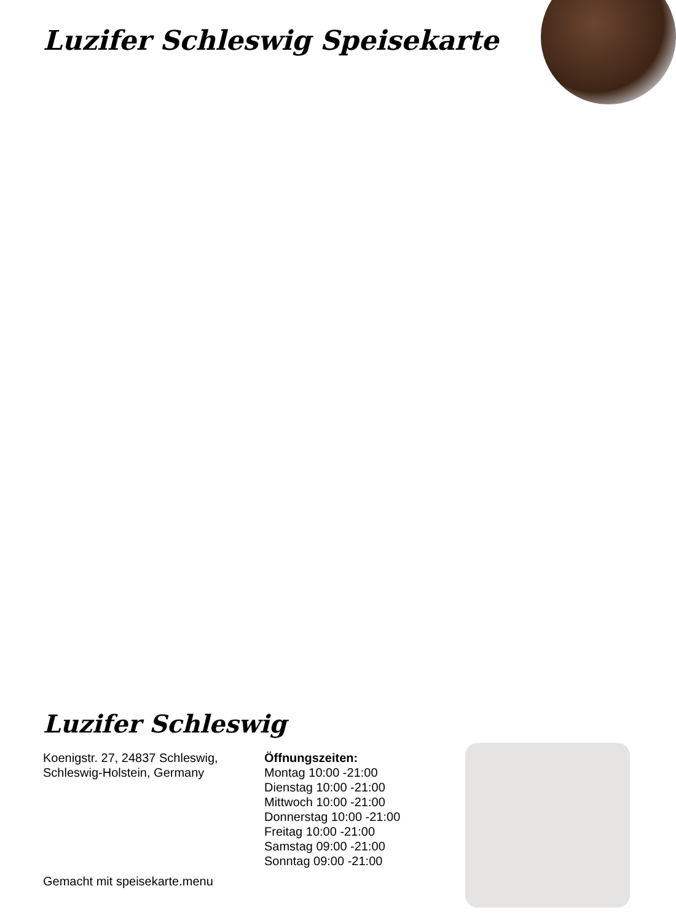Luzifer Schleswig Speisekarte
Luzifer Schleswig
Koenigstr. 27, 24837 Schleswig,
Schleswig-Holstein, Germany
Öffnungszeiten:
Montag 10:00 -21:00
Dienstag 10:00 -21:00
Mittwoch 10:00 -21:00
Donnerstag 10:00 -21:00
Freitag 10:00 -21:00
Samstag 09:00 -21:00
Sonntag 09:00 -21:00
Gemacht mit speisekarte.menu